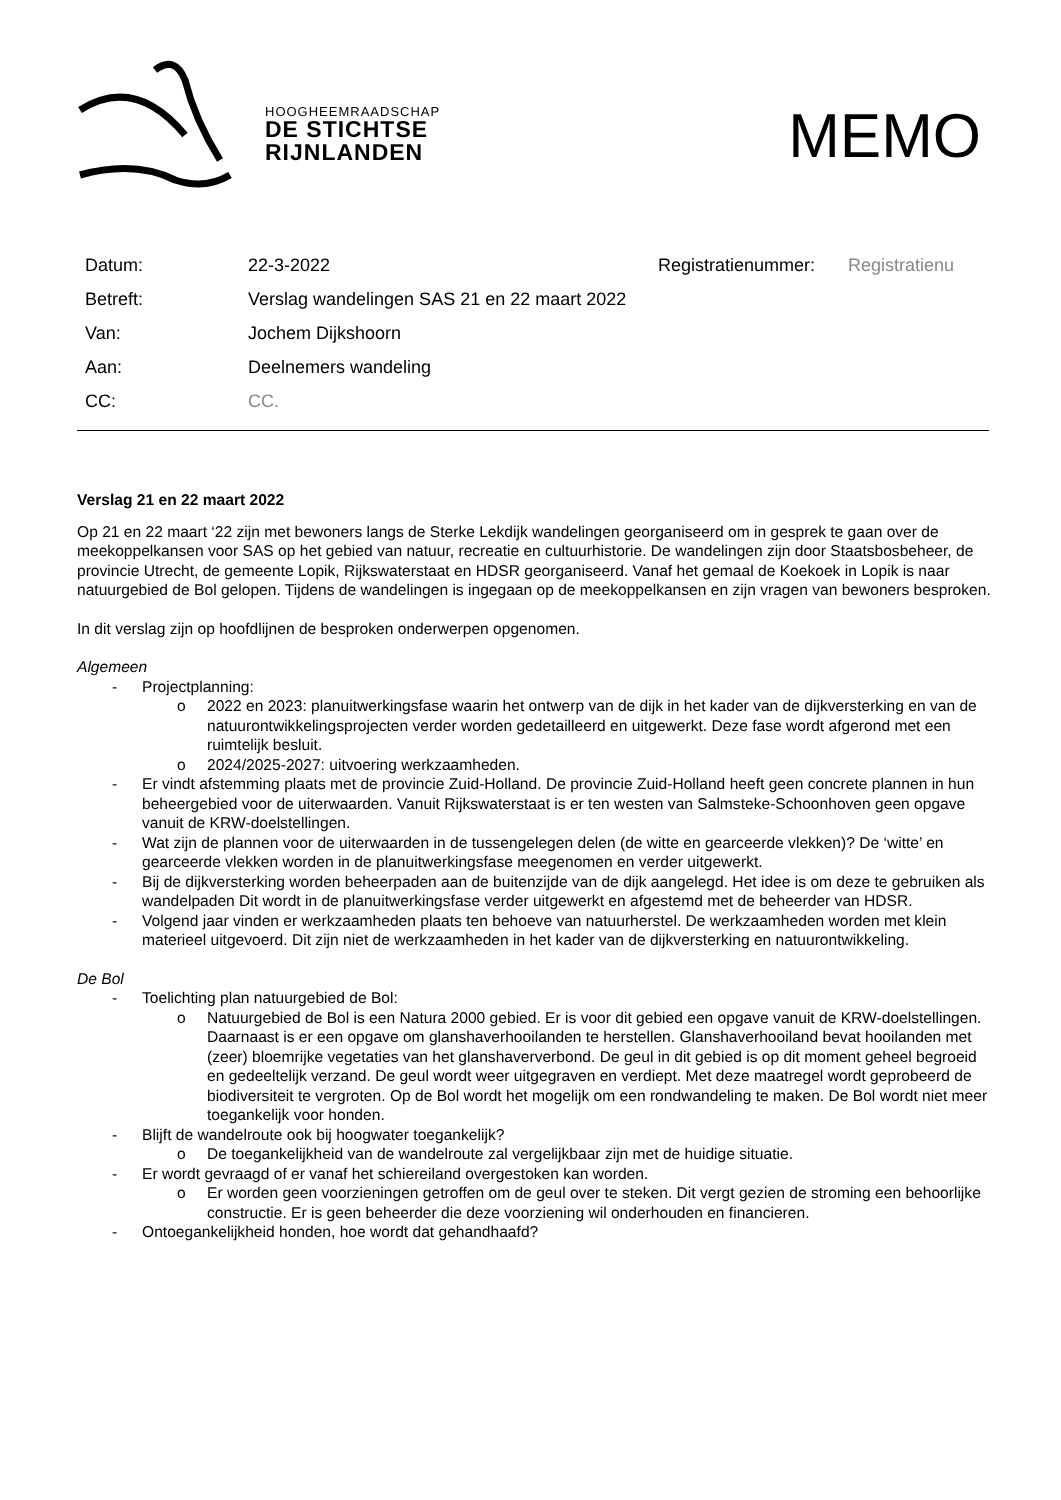HOOGHEEMRAADSCHAP
DE STICHTSE
RIJNLANDEN
MEMO
| Datum: | 22-3-2022 | Registratienummer: | Registratienu |
| Betreft: | Verslag wandelingen SAS 21 en 22 maart 2022 | | |
| Van: | Jochem Dijkshoorn | | |
| Aan: | Deelnemers wandeling | | |
| CC: | CC. | | |
Verslag 21 en 22 maart 2022
Op 21 en 22 maart ‘22 zijn met bewoners langs de Sterke Lekdijk wandelingen georganiseerd om in gesprek te gaan over de meekoppelkansen voor SAS op het gebied van natuur, recreatie en cultuurhistorie. De wandelingen zijn door Staatsbosbeheer, de provincie Utrecht, de gemeente Lopik, Rijkswaterstaat en HDSR georganiseerd. Vanaf het gemaal de Koekoek in Lopik is naar natuurgebied de Bol gelopen. Tijdens de wandelingen is ingegaan op de meekoppelkansen en zijn vragen van bewoners besproken.
In dit verslag zijn op hoofdlijnen de besproken onderwerpen opgenomen.
Algemeen
- Projectplanning:
o 2022 en 2023: planuitwerkingsfase waarin het ontwerp van de dijk in het kader van de dijkversterking en van de natuurontwikkelingsprojecten verder worden gedetailleerd en uitgewerkt. Deze fase wordt afgerond met een ruimtelijk besluit.
o 2024/2025-2027: uitvoering werkzaamheden.
- Er vindt afstemming plaats met de provincie Zuid-Holland. De provincie Zuid-Holland heeft geen concrete plannen in hun beheergebied voor de uiterwaarden. Vanuit Rijkswaterstaat is er ten westen van Salmsteke-Schoonhoven geen opgave vanuit de KRW-doelstellingen.
- Wat zijn de plannen voor de uiterwaarden in de tussengelegen delen (de witte en gearceerde vlekken)? De ‘witte’ en gearceerde vlekken worden in de planuitwerkingsfase meegenomen en verder uitgewerkt.
- Bij de dijkversterking worden beheerpaden aan de buitenzijde van de dijk aangelegd. Het idee is om deze te gebruiken als wandelpaden Dit wordt in de planuitwerkingsfase verder uitgewerkt en afgestemd met de beheerder van HDSR.
- Volgend jaar vinden er werkzaamheden plaats ten behoeve van natuurherstel. De werkzaamheden worden met klein materieel uitgevoerd. Dit zijn niet de werkzaamheden in het kader van de dijkversterking en natuurontwikkeling.
De Bol
- Toelichting plan natuurgebied de Bol:
o Natuurgebied de Bol is een Natura 2000 gebied. Er is voor dit gebied een opgave vanuit de KRW-doelstellingen. Daarnaast is er een opgave om glanshaverhooilanden te herstellen. Glanshaverhooiland bevat hooilanden met (zeer) bloemrijke vegetaties van het glanshaververbond. De geul in dit gebied is op dit moment geheel begroeid en gedeeltelijk verzand. De geul wordt weer uitgegraven en verdiept. Met deze maatregel wordt geprobeerd de biodiversiteit te vergroten. Op de Bol wordt het mogelijk om een rondwandeling te maken. De Bol wordt niet meer toegankelijk voor honden.
- Blijft de wandelroute ook bij hoogwater toegankelijk?
o De toegankelijkheid van de wandelroute zal vergelijkbaar zijn met de huidige situatie.
- Er wordt gevraagd of er vanaf het schiereiland overgestoken kan worden.
o Er worden geen voorzieningen getroffen om de geul over te steken. Dit vergt gezien de stroming een behoorlijke constructie. Er is geen beheerder die deze voorziening wil onderhouden en financieren.
- Ontoegankelijkheid honden, hoe wordt dat gehandhaafd?